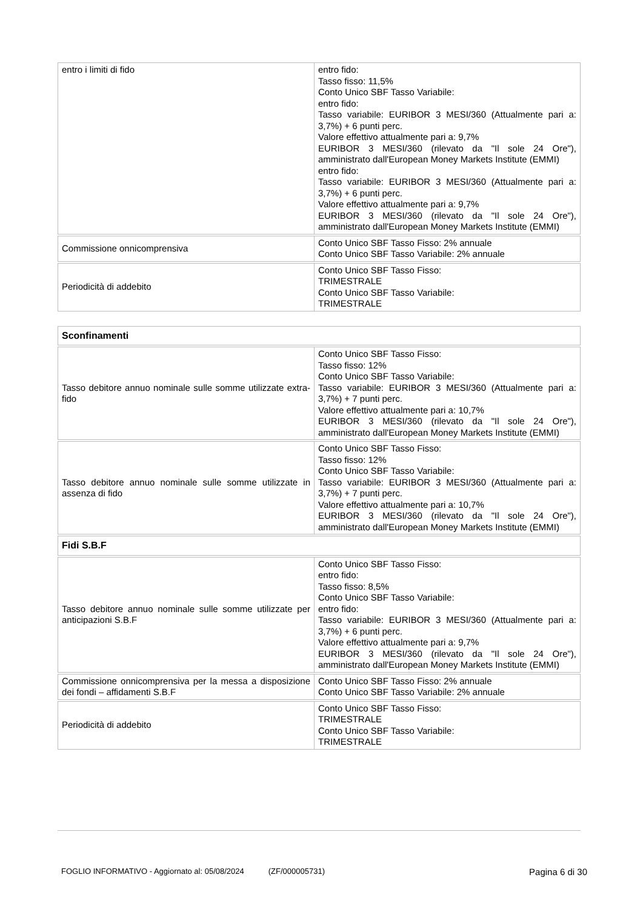| entro i limiti di fido | entro fido: Tasso fisso: 11,5% Conto Unico SBF Tasso Variabile: entro fido: Tasso variabile: EURIBOR 3 MESI/360 (Attualmente pari a: 3,7%) + 6 punti perc. Valore effettivo attualmente pari a: 9,7% EURIBOR 3 MESI/360 (rilevato da "Il sole 24 Ore"), amministrato dall'European Money Markets Institute (EMMI) entro fido: Tasso variabile: EURIBOR 3 MESI/360 (Attualmente pari a: 3,7%) + 6 punti perc. Valore effettivo attualmente pari a: 9,7% EURIBOR 3 MESI/360 (rilevato da "Il sole 24 Ore"), amministrato dall'European Money Markets Institute (EMMI) |
| Commissione onnicomprensiva | Conto Unico SBF Tasso Fisso: 2% annuale Conto Unico SBF Tasso Variabile: 2% annuale |
| Periodicità di addebito | Conto Unico SBF Tasso Fisso: TRIMESTRALE Conto Unico SBF Tasso Variabile: TRIMESTRALE |
| Sconfinamenti | |
| Tasso debitore annuo nominale sulle somme utilizzate extra-fido | Conto Unico SBF Tasso Fisso: Tasso fisso: 12% Conto Unico SBF Tasso Variabile: Tasso variabile: EURIBOR 3 MESI/360 (Attualmente pari a: 3,7%) + 7 punti perc. Valore effettivo attualmente pari a: 10,7% EURIBOR 3 MESI/360 (rilevato da "Il sole 24 Ore"), amministrato dall'European Money Markets Institute (EMMI) |
| Tasso debitore annuo nominale sulle somme utilizzate in assenza di fido | Conto Unico SBF Tasso Fisso: Tasso fisso: 12% Conto Unico SBF Tasso Variabile: Tasso variabile: EURIBOR 3 MESI/360 (Attualmente pari a: 3,7%) + 7 punti perc. Valore effettivo attualmente pari a: 10,7% EURIBOR 3 MESI/360 (rilevato da "Il sole 24 Ore"), amministrato dall'European Money Markets Institute (EMMI) |
| Fidi S.B.F | |
| Tasso debitore annuo nominale sulle somme utilizzate per anticipazioni S.B.F | Conto Unico SBF Tasso Fisso: entro fido: Tasso fisso: 8,5% Conto Unico SBF Tasso Variabile: entro fido: Tasso variabile: EURIBOR 3 MESI/360 (Attualmente pari a: 3,7%) + 6 punti perc. Valore effettivo attualmente pari a: 9,7% EURIBOR 3 MESI/360 (rilevato da "Il sole 24 Ore"), amministrato dall'European Money Markets Institute (EMMI) |
| Commissione onnicomprensiva per la messa a disposizione dei fondi – affidamenti S.B.F | Conto Unico SBF Tasso Fisso: 2% annuale Conto Unico SBF Tasso Variabile: 2% annuale |
| Periodicità di addebito | Conto Unico SBF Tasso Fisso: TRIMESTRALE Conto Unico SBF Tasso Variabile: TRIMESTRALE |
FOGLIO INFORMATIVO - Aggiornato al: 05/08/2024 (ZF/000005731) Pagina 6 di 30